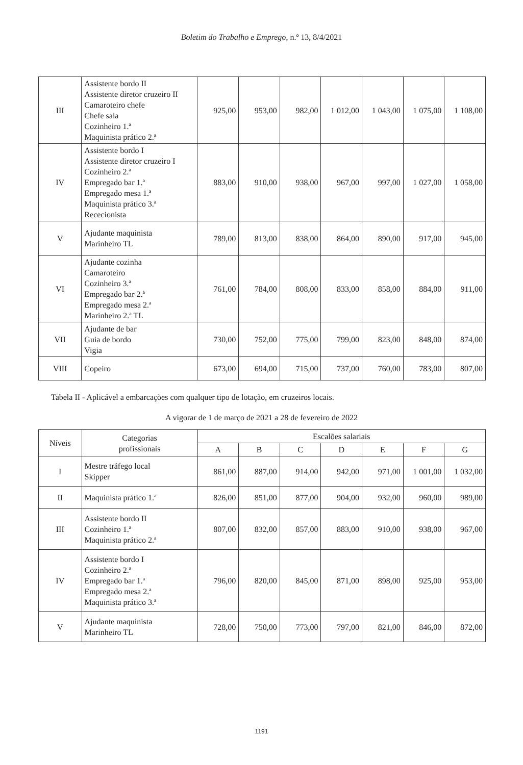Boletim do Trabalho e Emprego, n.º 13, 8/4/2021
| III | Assistente bordo II Assistente diretor cruzeiro II Camaroteiro chefe Chefe sala Cozinheiro 1.ª Maquinista prático 2.ª | 925,00 | 953,00 | 982,00 | 1 012,00 | 1 043,00 | 1 075,00 | 1 108,00 |
| IV | Assistente bordo I Assistente diretor cruzeiro I Cozinheiro 2.ª Empregado bar 1.ª Empregado mesa 1.ª Maquinista prático 3.ª Rececionista | 883,00 | 910,00 | 938,00 | 967,00 | 997,00 | 1 027,00 | 1 058,00 |
| V | Ajudante maquinista Marinheiro TL | 789,00 | 813,00 | 838,00 | 864,00 | 890,00 | 917,00 | 945,00 |
| VI | Ajudante cozinha Camaroteiro Cozinheiro 3.ª Empregado bar 2.ª Empregado mesa 2.ª Marinheiro 2.ª TL | 761,00 | 784,00 | 808,00 | 833,00 | 858,00 | 884,00 | 911,00 |
| VII | Ajudante de bar Guia de bordo Vigia | 730,00 | 752,00 | 775,00 | 799,00 | 823,00 | 848,00 | 874,00 |
| VIII | Copeiro | 673,00 | 694,00 | 715,00 | 737,00 | 760,00 | 783,00 | 807,00 |
Tabela II - Aplicável a embarcações com qualquer tipo de lotação, em cruzeiros locais.
A vigorar de 1 de março de 2021 a 28 de fevereiro de 2022
| Níveis | Categorias profissionais | Escalões salariais | | | | | | |
| --- | --- | --- | --- | --- | --- | --- | --- | --- |
| | | A | B | C | D | E | F | G |
| I | Mestre tráfego local Skipper | 861,00 | 887,00 | 914,00 | 942,00 | 971,00 | 1 001,00 | 1 032,00 |
| II | Maquinista prático 1.ª | 826,00 | 851,00 | 877,00 | 904,00 | 932,00 | 960,00 | 989,00 |
| III | Assistente bordo II Cozinheiro 1.ª Maquinista prático 2.ª | 807,00 | 832,00 | 857,00 | 883,00 | 910,00 | 938,00 | 967,00 |
| IV | Assistente bordo I Cozinheiro 2.ª Empregado bar 1.ª Empregado mesa 2.ª Maquinista prático 3.ª | 796,00 | 820,00 | 845,00 | 871,00 | 898,00 | 925,00 | 953,00 |
| V | Ajudante maquinista Marinheiro TL | 728,00 | 750,00 | 773,00 | 797,00 | 821,00 | 846,00 | 872,00 |
1191